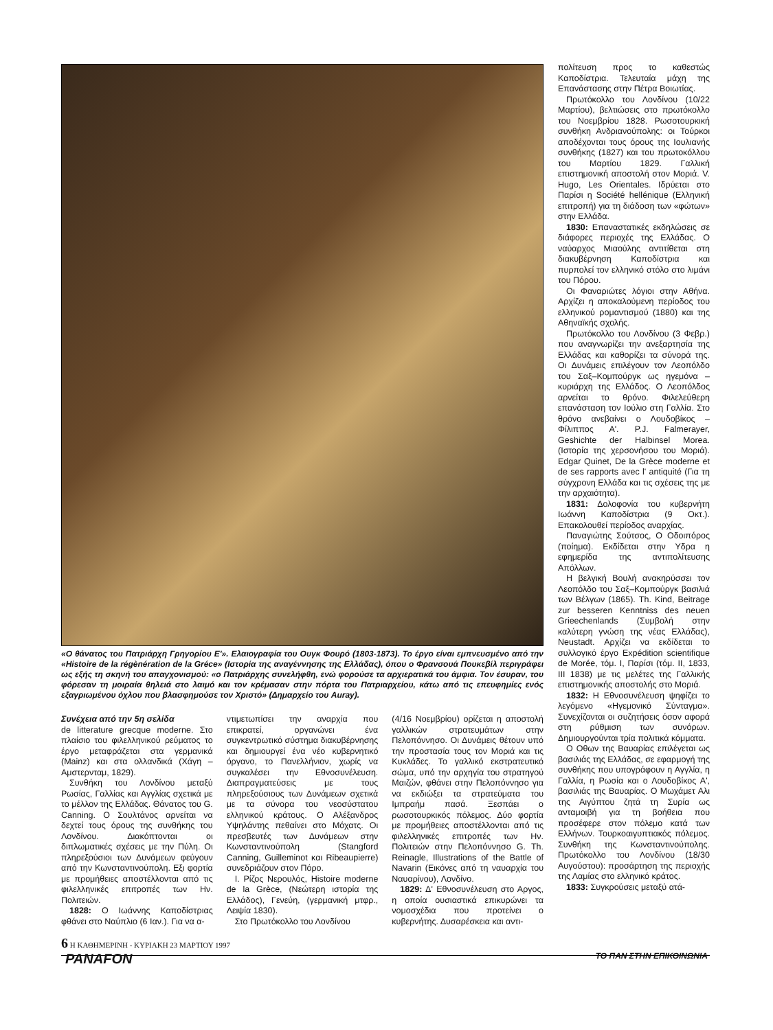«Ο θάνατος του Πατριάρχη Γρηγορίου Ε'». Ελαιογραφία του Ουγκ Φουρό (1803-1873). Το έργο είναι εμπνευσμένο από την «Histoire de la régènération de la Gréce» (Ιστορία της αναγέννησης της Ελλάδας), όπου ο Φρανσουά Πουκεβίλ περιγράφει ως εξής τη σκηνή του απαγχονισμού: «ο Πατριάρχης συνελήφθη, ενώ φορούσε τα αρχιερατικά του άμφια. Τον έσυραν, του φόρεσαν τη μοιραία θηλειά στο λαιμό και τον κρέμασαν στην πόρτα του Πατριαρχείου, κάτω από τις επευφημίες ενός εξαγριωμένου όχλου που βλασφημούσε τον Χριστό» (Δημαρχείο του Auray).
Συνέχεια από την 5η σελίδα
de litterature grecque moderne. Στο πλαίσιο του φιλελληνικού ρεύματος το έργο μεταφράζεται στα γερμανικά (Mainz) και στα ολλανδικά (Χάγη – Αμστερνταμ, 1829).
Συνθήκη του Λονδίνου μεταξύ Ρωσίας, Γαλλίας και Αγγλίας σχετικά με το μέλλον της Ελλάδας. Θάνατος του G. Canning. Ο Σουλτάνος αρνείται να δεχτεί τους όρους της συνθήκης του Λονδίνου. Διακόπτονται οι διπλωματικές σχέσεις με την Πύλη. Οι πληρεξούσιοι των Δυνάμεων φεύγουν από την Κωνσταντινούπολη. Εξι φορτία με προμήθειες αποστέλλονται από τις φιλελληνικές επιτροπές των Ην. Πολιτειών.
1828: Ο Ιωάννης Καποδίστριας φθάνει στο Ναύπλιο (6 Ιαν.). Για να α-
ντιμετωπίσει την αναρχία που επικρατεί, οργανώνει ένα συγκεντρωτικό σύστημα διακυβέρνησης και δημιουργεί ένα νέο κυβερνητικό όργανο, το Πανελλήνιον, χωρίς να συγκαλέσει την Εθνοσυνέλευση. Διαπραγματεύσεις με τους πληρεξούσιους των Δυνάμεων σχετικά με τα σύνορα του νεοσύστατου ελληνικού κράτους. Ο Αλέξανδρος Υψηλάντης πεθαίνει στο Μόχατς. Οι πρεσβευτές των Δυνάμεων στην Κωνσταντινούπολη (Stangford Canning, Guilleminot και Ribeaupierre) συνεδριάζουν στον Πόρο.
Ι. Ρίζος Νερουλός, Histoire moderne de la Grèce, (Νεώτερη ιστορία της Ελλάδος), Γενεύη, (γερμανική μτφρ., Λειψία 1830).
Στο Πρωτόκολλο του Λονδίνου
(4/16 Νοεμβρίου) ορίζεται η αποστολή γαλλικών στρατευμάτων στην Πελοπόννησο. Οι Δυνάμεις θέτουν υπό την προστασία τους τον Μοριά και τις Κυκλάδες. Το γαλλικό εκστρατευτικό σώμα, υπό την αρχηγία του στρατηγού Μαιζών, φθάνει στην Πελοπόννησο για να εκδιώξει τα στρατεύματα του Ιμπραήμ πασά. Ξεσπάει ο ρωσοτουρκικός πόλεμος. Δύο φορτία με προμήθειες αποστέλλονται από τις φιλελληνικές επιτροπές των Ην. Πολιτειών στην Πελοπόννησο G. Th. Reinagle, Illustrations of the Battle of Navarin (Εικόνες από τη ναυαρχία του Ναυαρίνου), Λονδίνο.
1829: Δ' Εθνοσυνέλευση στο Αργος, η οποία ουσιαστικά επικυρώνει τα νομοσχέδια που προτείνει ο κυβερνήτης. Δυσαρέσκεια και αντι-
πολίτευση προς το καθεστώς Καποδίστρια. Τελευταία μάχη της Επανάστασης στην Πέτρα Βοιωτίας.
Πρωτόκολλο του Λονδίνου (10/22 Μαρτίου), βελτιώσεις στο πρωτόκολλο του Νοεμβρίου 1828. Ρωσοτουρκική συνθήκη Ανδριανούπολης: οι Τούρκοι αποδέχονται τους όρους της Ιουλιανής συνθήκης (1827) και του πρωτοκόλλου του Μαρτίου 1829. Γαλλική επιστημονική αποστολή στον Μοριά. V. Hugo, Les Orientales. Ιδρύεται στο Παρίσι η Société hellénique (Ελληνική επιτροπή) για τη διάδοση των «φώτων» στην Ελλάδα.
1830: Επαναστατικές εκδηλώσεις σε διάφορες περιοχές της Ελλάδας. Ο ναύαρχος Μιαούλης αντιτίθεται στη διακυβέρνηση Καποδίστρια και πυρπολεί τον ελληνικό στόλο στο λιμάνι του Πόρου.
Οι Φαναριώτες λόγιοι στην Αθήνα. Αρχίζει η αποκαλούμενη περίοδος του ελληνικού ρομαντισμού (1880) και της Αθηναϊκής σχολής.
Πρωτόκολλο του Λονδίνου (3 Φεβρ.) που αναγνωρίζει την ανεξαρτησία της Ελλάδας και καθορίζει τα σύνορά της. Οι Δυνάμεις επιλέγουν τον Λεοπόλδο του Σαξ–Κομπούργκ ως ηγεμόνα – κυριάρχη της Ελλάδος. Ο Λεοπόλδος αρνείται το θρόνο. Φιλελεύθερη επανάσταση τον Ιούλιο στη Γαλλία. Στο θρόνο ανεβαίνει ο Λουδοβίκος – Φίλιππος Α'. P.J. Falmerayer, Geshichte der Halbinsel Morea. (Ιστορία της χερσονήσου του Μοριά). Edgar Quinet, De la Grèce moderne et de ses rapports avec l' antiquité (Για τη σύγχρονη Ελλάδα και τις σχέσεις της με την αρχαιότητα).
1831: Δολοφονία του κυβερνήτη Ιωάννη Καποδίστρια (9 Οκτ.). Επακολουθεί περίοδος αναρχίας.
Παναγιώτης Σούτσος, Ο Οδοιπόρος (ποίημα). Εκδίδεται στην Υδρα η εφημερίδα της αντιπολίτευσης Απόλλων.
Η βελγική Βουλή ανακηρύσσει τον Λεοπόλδο του Σαξ–Κομπούργκ βασιλιά των Βέλγων (1865). Th. Kind, Beitrage zur besseren Kenntniss des neuen Grieechenlands (Συμβολή στην καλύτερη γνώση της νέας Ελλάδας), Neustadt. Αρχίζει να εκδίδεται το συλλογικό έργο Expédition scientifique de Morée, τόμ. Ι, Παρίσι (τόμ. ΙΙ, 1833, ΙΙΙ 1838) με τις μελέτες της Γαλλικής επιστημονικής αποστολής στο Μοριά.
1832: Η Εθνοσυνέλευση ψηφίζει το λεγόμενο «Ηγεμονικό Σύνταγμα». Συνεχίζονται οι συζητήσεις όσον αφορά στη ρύθμιση των συνόρων. Δημιουργούνται τρία πολιτικά κόμματα.
Ο Οθων της Βαυαρίας επιλέγεται ως βασιλιάς της Ελλάδας, σε εφαρμογή της συνθήκης που υπογράφουν η Αγγλία, η Γαλλία, η Ρωσία και ο Λουδοβίκος Α', βασιλιάς της Βαυαρίας. Ο Μωχάμετ Αλι της Αιγύπτου ζητά τη Συρία ως ανταμοιβή για τη βοήθεια που προσέφερε στον πόλεμο κατά των Ελλήνων. Τουρκοαιγυπτιακός πόλεμος. Συνθήκη της Κωνσταντινούπολης. Πρωτόκολλο του Λονδίνου (18/30 Αυγούστου): προσάρτηση της περιοχής της Λαμίας στο ελληνικό κράτος.
1833: Συγκρούσεις μεταξύ ατά-
6 Η ΚΑΘΗΜΕΡΙΝΗ - ΚΥΡΙΑΚΗ 23 ΜΑΡΤΙΟΥ 1997
PANAFON ΤΟ ΠΑΝ ΣΤΗΝ ΕΠΙΚΟΙΝΩΝΙΑ